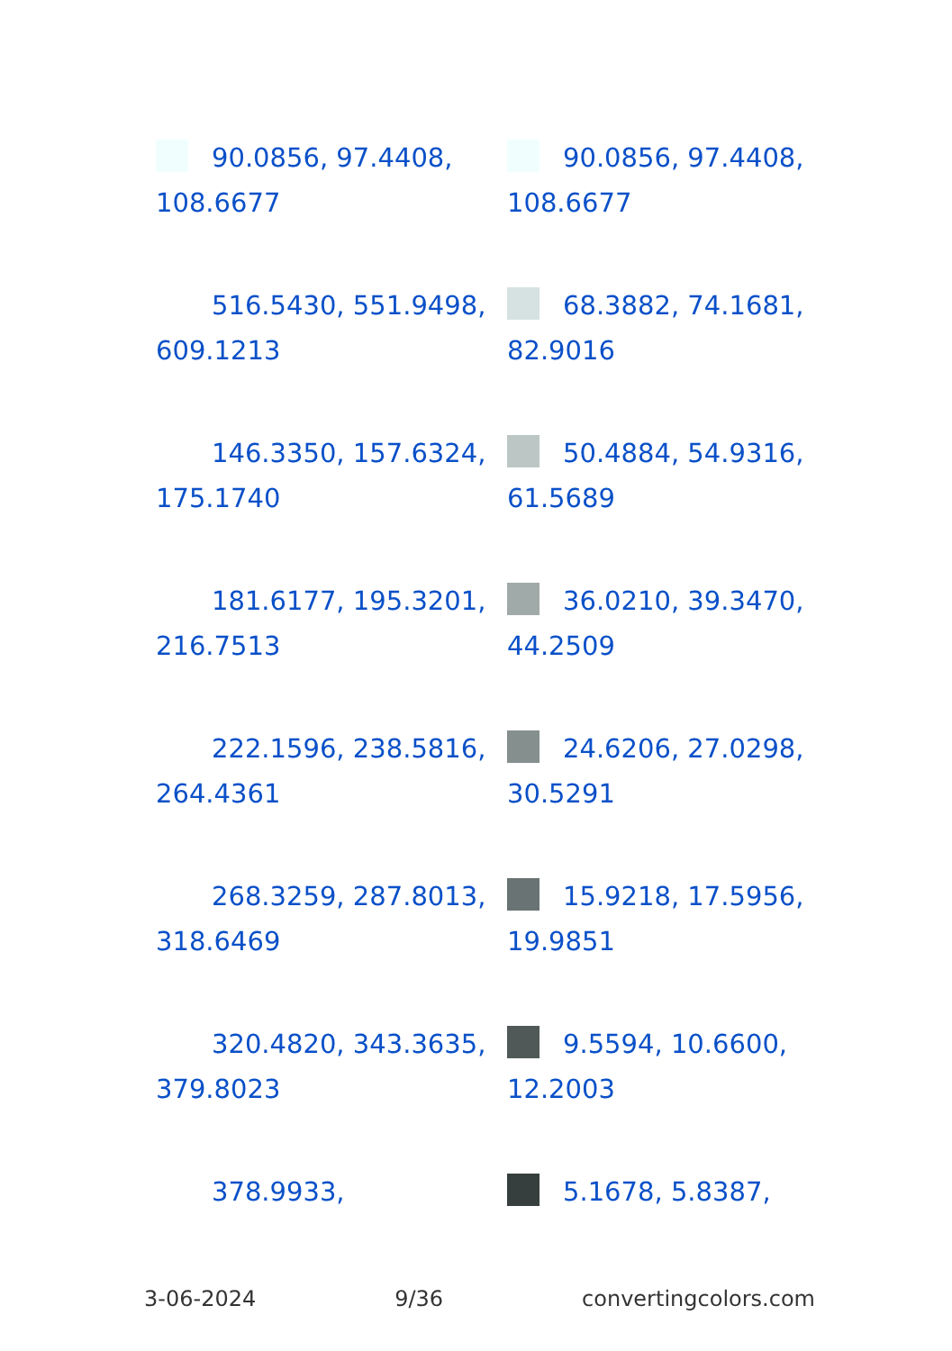90.0856, 97.4408, 108.6677
90.0856, 97.4408, 108.6677
516.5430, 551.9498, 609.1213
68.3882, 74.1681, 82.9016
146.3350, 157.6324, 175.1740
50.4884, 54.9316, 61.5689
181.6177, 195.3201, 216.7513
36.0210, 39.3470, 44.2509
222.1596, 238.5816, 264.4361
24.6206, 27.0298, 30.5291
268.3259, 287.8013, 318.6469
15.9218, 17.5956, 19.9851
320.4820, 343.3635, 379.8023
9.5594, 10.6600, 12.2003
378.9933,
5.1678, 5.8387,
3-06-2024 9/36 convertingcolors.com